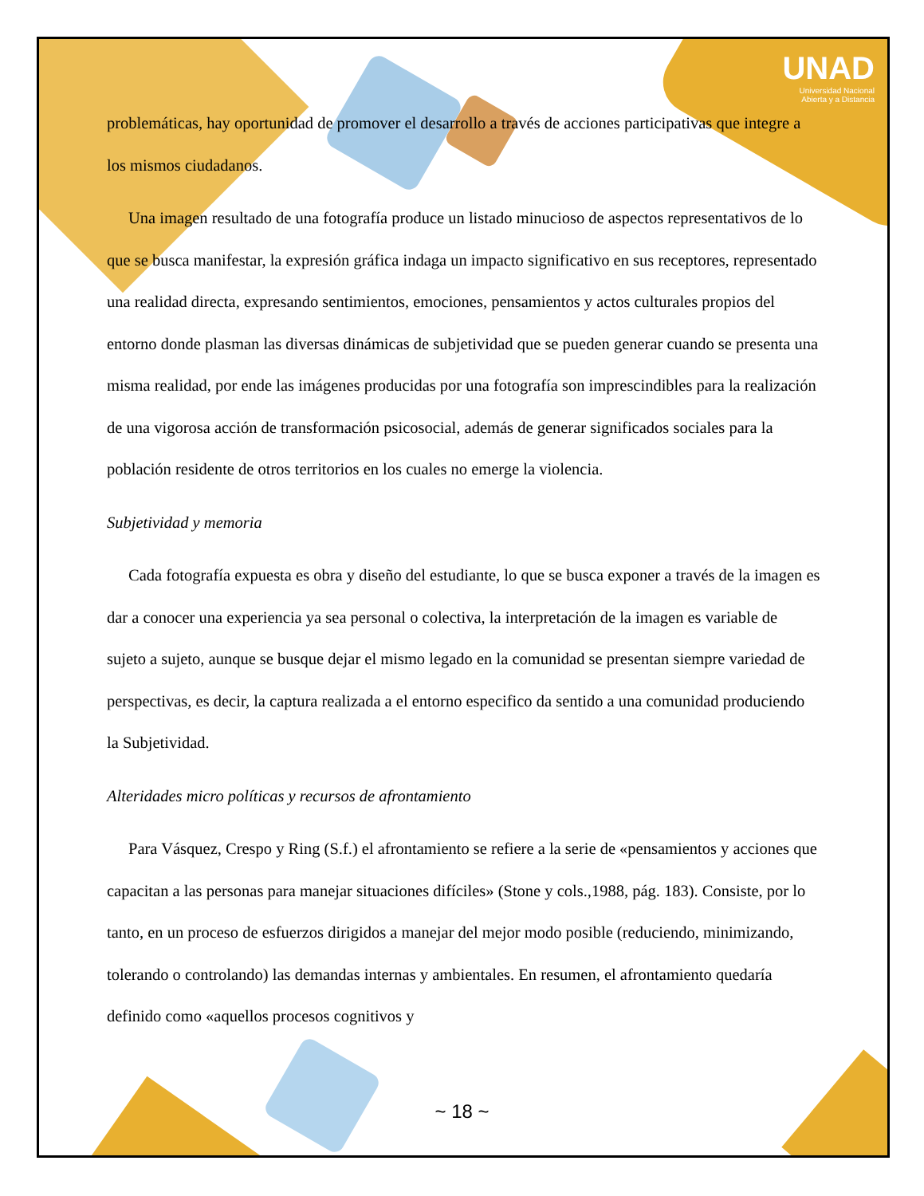UNAD
Universidad Nacional
Abierta y a Distancia
problemáticas, hay oportunidad de promover el desarrollo a través de acciones participativas que integre a los mismos ciudadanos.
Una imagen resultado de una fotografía produce un listado minucioso de aspectos representativos de lo que se busca manifestar, la expresión gráfica indaga un impacto significativo en sus receptores, representado una realidad directa, expresando sentimientos, emociones, pensamientos y actos culturales propios del entorno donde plasman las diversas dinámicas de subjetividad que se pueden generar cuando se presenta una misma realidad, por ende las imágenes producidas por una fotografía son imprescindibles para la realización de una vigorosa acción de transformación psicosocial, además de generar significados sociales para la población residente de otros territorios en los cuales no emerge la violencia.
Subjetividad y memoria
Cada fotografía expuesta es obra y diseño del estudiante, lo que se busca exponer a través de la imagen es dar a conocer una experiencia ya sea personal o colectiva, la interpretación de la imagen es variable de sujeto a sujeto, aunque se busque dejar el mismo legado en la comunidad se presentan siempre variedad de perspectivas, es decir, la captura realizada a el entorno especifico da sentido a una comunidad produciendo la Subjetividad.
Alteridades micro políticas y recursos de afrontamiento
Para Vásquez, Crespo y Ring (S.f.) el afrontamiento se refiere a la serie de «pensamientos y acciones que capacitan a las personas para manejar situaciones difíciles» (Stone y cols.,1988, pág. 183). Consiste, por lo tanto, en un proceso de esfuerzos dirigidos a manejar del mejor modo posible (reduciendo, minimizando, tolerando o controlando) las demandas internas y ambientales. En resumen, el afrontamiento quedaría definido como «aquellos procesos cognitivos y
~ 18 ~